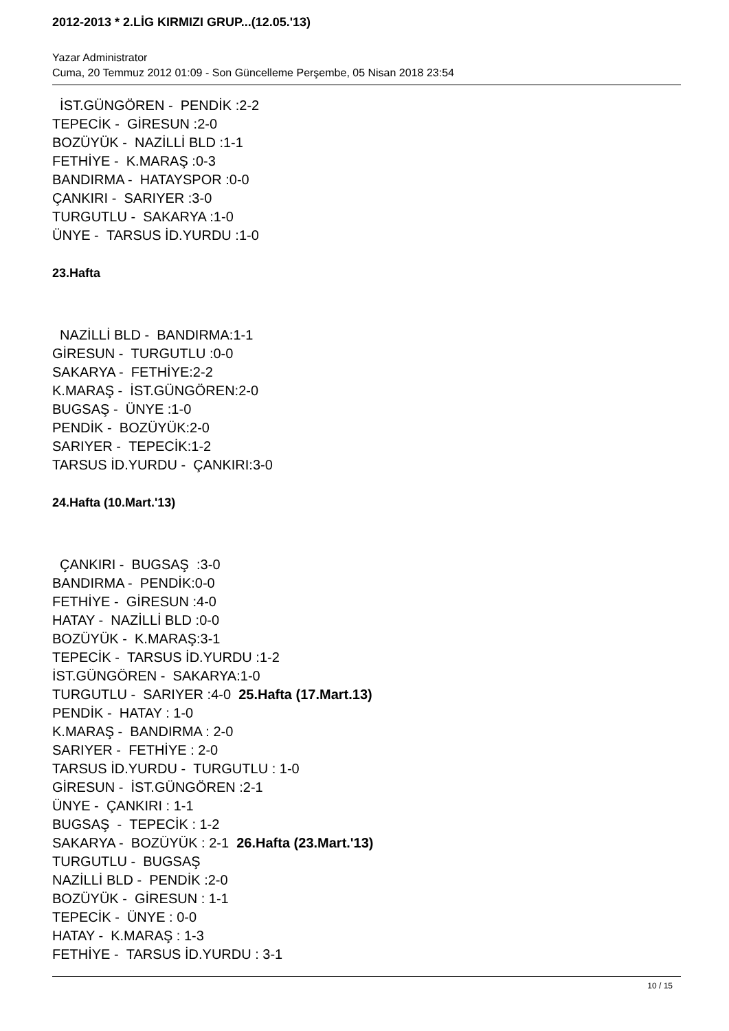2012-2013 * 2.LİG KIRMIZI GRUP...(12.05.'13)
Yazar Administrator
Cuma, 20 Temmuz 2012 01:09 - Son Güncelleme Perşembe, 05 Nisan 2018 23:54
İST.GÜNGÖREN - PENDİK :2-2
TEPECİK - GİRESUN :2-0
BOZÜYÜK - NAZİLLİ BLD :1-1
FETHİYE - K.MARAŞ :0-3
BANDIRMA - HATAYSPOR :0-0
ÇANKIRI - SARIYER :3-0
TURGUTLU - SAKARYA :1-0
ÜNYE - TARSUS İD.YURDU :1-0
23.Hafta
NAZİLLİ BLD - BANDIRMA:1-1
GİRESUN - TURGUTLU :0-0
SAKARYA - FETHİYE:2-2
K.MARAŞ - İST.GÜNGÖREN:2-0
BUGSAŞ - ÜNYE :1-0
PENDİK - BOZÜYÜK:2-0
SARIYER - TEPECİK:1-2
TARSUS İD.YURDU - ÇANKIRI:3-0
24.Hafta (10.Mart.'13)
ÇANKIRI - BUGSAŞ :3-0
BANDIRMA - PENDİK:0-0
FETHİYE - GİRESUN :4-0
HATAY - NAZİLLİ BLD :0-0
BOZÜYÜK - K.MARAŞ:3-1
TEPECİK - TARSUS İD.YURDU :1-2
İST.GÜNGÖREN - SAKARYA:1-0
TURGUTLU - SARIYER :4-0 25.Hafta (17.Mart.13)
PENDİK - HATAY : 1-0
K.MARAŞ - BANDIRMA : 2-0
SARIYER - FETHİYE : 2-0
TARSUS İD.YURDU - TURGUTLU : 1-0
GİRESUN - İST.GÜNGÖREN :2-1
ÜNYE - ÇANKIRI : 1-1
BUGSAŞ - TEPECİK : 1-2
SAKARYA - BOZÜYÜK : 2-1 26.Hafta (23.Mart.'13)
TURGUTLU - BUGSAŞ
NAZİLLİ BLD - PENDİK :2-0
BOZÜYÜK - GİRESUN : 1-1
TEPECİK - ÜNYE : 0-0
HATAY - K.MARAŞ : 1-3
FETHİYE - TARSUS İD.YURDU : 3-1
10 / 15